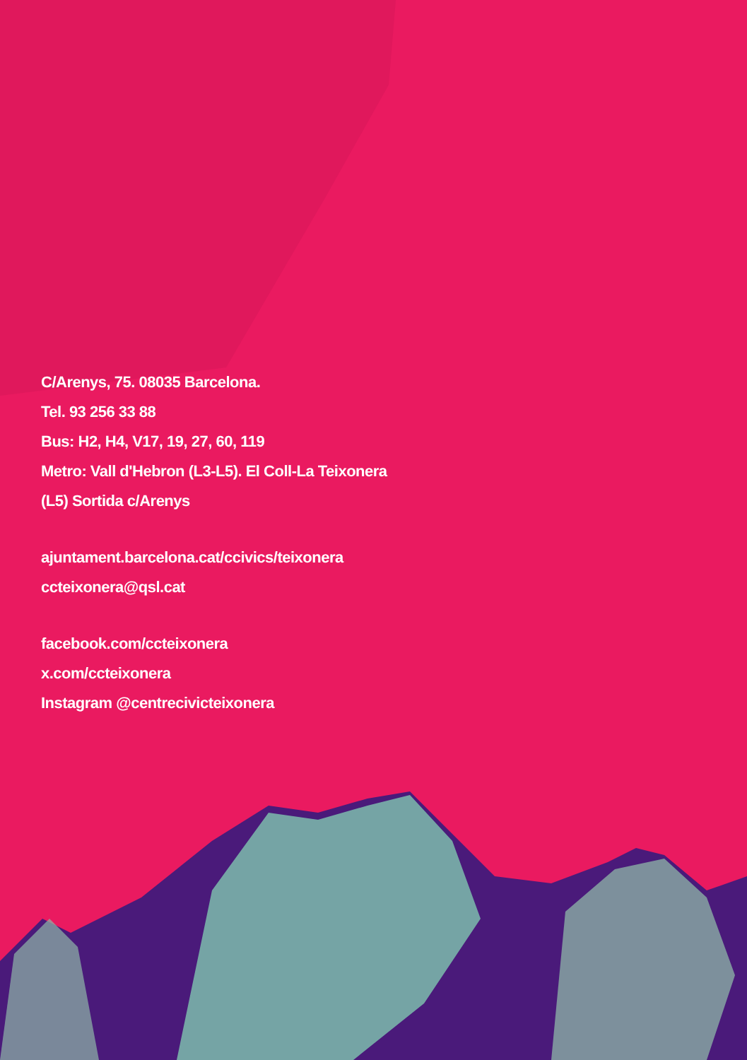C/Arenys, 75. 08035 Barcelona.
Tel. 93 256 33 88
Bus: H2, H4, V17, 19, 27, 60, 119
Metro: Vall d'Hebron (L3-L5). El Coll-La Teixonera
(L5) Sortida c/Arenys
ajuntament.barcelona.cat/ccivics/teixonera
ccteixonera@qsl.cat
facebook.com/ccteixonera
x.com/ccteixonera
Instagram @centrecivicteixonera